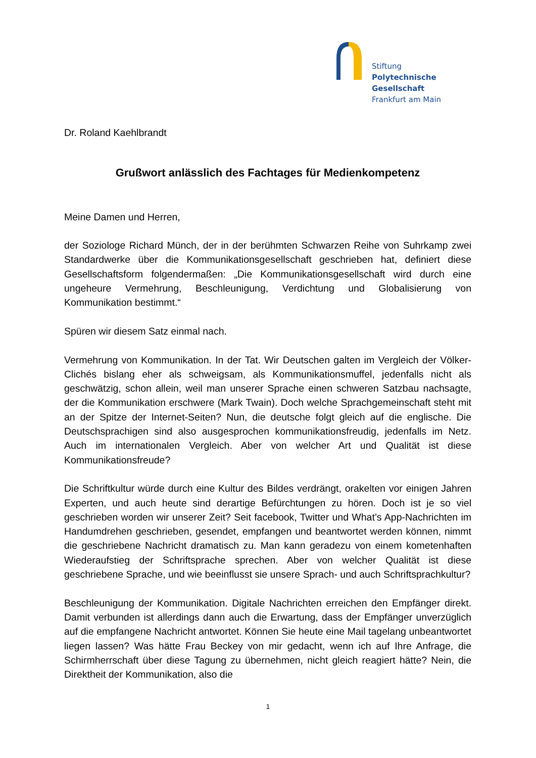Stiftung
Polytechnische
Gesellschaft
Frankfurt am Main
Dr. Roland Kaehlbrandt
Grußwort anlässlich des Fachtages für Medienkompetenz
Meine Damen und Herren,
der Soziologe Richard Münch, der in der berühmten Schwarzen Reihe von Suhrkamp zwei Standardwerke über die Kommunikationsgesellschaft geschrieben hat, definiert diese Gesellschaftsform folgendermaßen: „Die Kommunikationsgesellschaft wird durch eine ungeheure Vermehrung, Beschleunigung, Verdichtung und Globalisierung von Kommunikation bestimmt.“
Spüren wir diesem Satz einmal nach.
Vermehrung von Kommunikation. In der Tat. Wir Deutschen galten im Vergleich der Völker-Clichés bislang eher als schweigsam, als Kommunikationsmuffel, jedenfalls nicht als geschwätzig, schon allein, weil man unserer Sprache einen schweren Satzbau nachsagte, der die Kommunikation erschwere (Mark Twain). Doch welche Sprachgemeinschaft steht mit an der Spitze der Internet-Seiten? Nun, die deutsche folgt gleich auf die englische. Die Deutschsprachigen sind also ausgesprochen kommunikationsfreudig, jedenfalls im Netz. Auch im internationalen Vergleich. Aber von welcher Art und Qualität ist diese Kommunikationsfreude?
Die Schriftkultur würde durch eine Kultur des Bildes verdrängt, orakelten vor einigen Jahren Experten, und auch heute sind derartige Befürchtungen zu hören. Doch ist je so viel geschrieben worden wir unserer Zeit? Seit facebook, Twitter und What’s App-Nachrichten im Handumdrehen geschrieben, gesendet, empfangen und beantwortet werden können, nimmt die geschriebene Nachricht dramatisch zu. Man kann geradezu von einem kometenhaften Wiederaufstieg der Schriftsprache sprechen. Aber von welcher Qualität ist diese geschriebene Sprache, und wie beeinflusst sie unsere Sprach- und auch Schriftsprachkultur?
Beschleunigung der Kommunikation. Digitale Nachrichten erreichen den Empfänger direkt. Damit verbunden ist allerdings dann auch die Erwartung, dass der Empfänger unverzüglich auf die empfangene Nachricht antwortet. Können Sie heute eine Mail tagelang unbeantwortet liegen lassen? Was hätte Frau Beckey von mir gedacht, wenn ich auf Ihre Anfrage, die Schirmherrschaft über diese Tagung zu übernehmen, nicht gleich reagiert hätte? Nein, die Direktheit der Kommunikation, also die
1